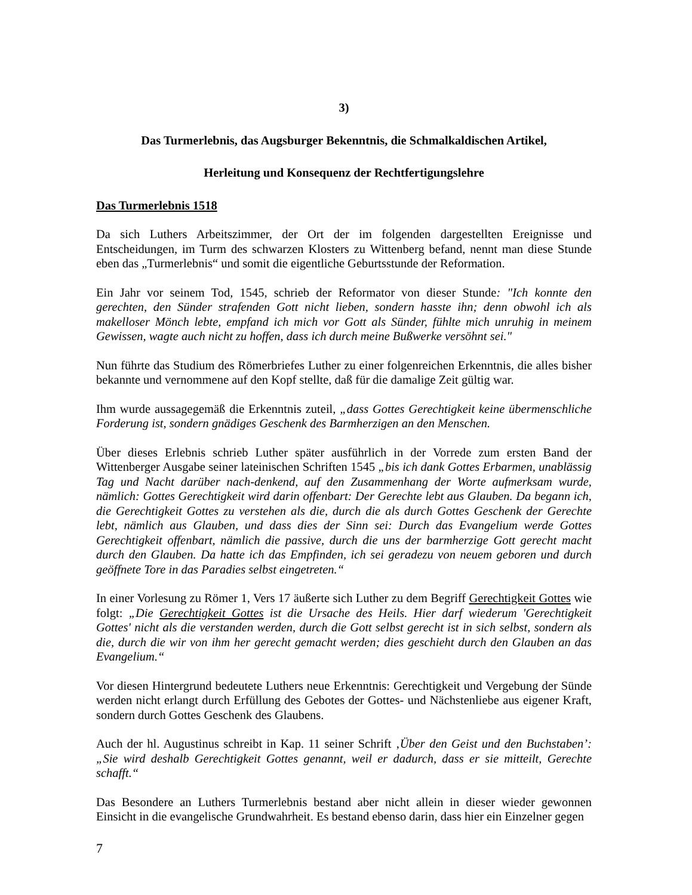3)
Das Turmerlebnis, das Augsburger Bekenntnis, die Schmalkaldischen Artikel,
Herleitung und Konsequenz der Rechtfertigungslehre
Das Turmerlebnis 1518
Da sich Luthers Arbeitszimmer, der Ort der im folgenden dargestellten Ereignisse und Entscheidungen, im Turm des schwarzen Klosters zu Wittenberg befand, nennt man diese Stunde eben das „Turmerlebnis“ und somit die eigentliche Geburtsstunde der Reformation.
Ein Jahr vor seinem Tod, 1545, schrieb der Reformator von dieser Stunde: "Ich konnte den gerechten, den Sünder strafenden Gott nicht lieben, sondern hasste ihn; denn obwohl ich als makelloser Mönch lebte, empfand ich mich vor Gott als Sünder, fühlte mich unruhig in meinem Gewissen, wagte auch nicht zu hoffen, dass ich durch meine Bußwerke versöhnt sei."
Nun führte das Studium des Römerbriefes Luther zu einer folgenreichen Erkenntnis, die alles bisher bekannte und vernommene auf den Kopf stellte, daß für die damalige Zeit gültig war.
Ihm wurde aussagegemäß die Erkenntnis zuteil, „dass Gottes Gerechtigkeit keine übermenschliche Forderung ist, sondern gnädiges Geschenk des Barmherzigen an den Menschen.
Über dieses Erlebnis schrieb Luther später ausführlich in der Vorrede zum ersten Band der Wittenberger Ausgabe seiner lateinischen Schriften 1545 „bis ich dank Gottes Erbarmen, unablässig Tag und Nacht darüber nach-denkend, auf den Zusammenhang der Worte aufmerksam wurde, nämlich: Gottes Gerechtigkeit wird darin offenbart: Der Gerechte lebt aus Glauben. Da begann ich, die Gerechtigkeit Gottes zu verstehen als die, durch die als durch Gottes Geschenk der Gerechte lebt, nämlich aus Glauben, und dass dies der Sinn sei: Durch das Evangelium werde Gottes Gerechtigkeit offenbart, nämlich die passive, durch die uns der barmherzige Gott gerecht macht durch den Glauben. Da hatte ich das Empfinden, ich sei geradezu von neuem geboren und durch geöffnete Tore in das Paradies selbst eingetreten.“
In einer Vorlesung zu Römer 1, Vers 17 äußerte sich Luther zu dem Begriff Gerechtigkeit Gottes wie folgt: „Die Gerechtigkeit Gottes ist die Ursache des Heils. Hier darf wiederum 'Gerechtigkeit Gottes' nicht als die verstanden werden, durch die Gott selbst gerecht ist in sich selbst, sondern als die, durch die wir von ihm her gerecht gemacht werden; dies geschieht durch den Glauben an das Evangelium.“
Vor diesen Hintergrund bedeutete Luthers neue Erkenntnis: Gerechtigkeit und Vergebung der Sünde werden nicht erlangt durch Erfüllung des Gebotes der Gottes- und Nächstenliebe aus eigener Kraft, sondern durch Gottes Geschenk des Glaubens.
Auch der hl. Augustinus schreibt in Kap. 11 seiner Schrift ‚Über den Geist und den Buchstaben’: „Sie wird deshalb Gerechtigkeit Gottes genannt, weil er dadurch, dass er sie mitteilt, Gerechte schafft.“
Das Besondere an Luthers Turmerlebnis bestand aber nicht allein in dieser wieder gewonnen Einsicht in die evangelische Grundwahrheit. Es bestand ebenso darin, dass hier ein Einzelner gegen
7